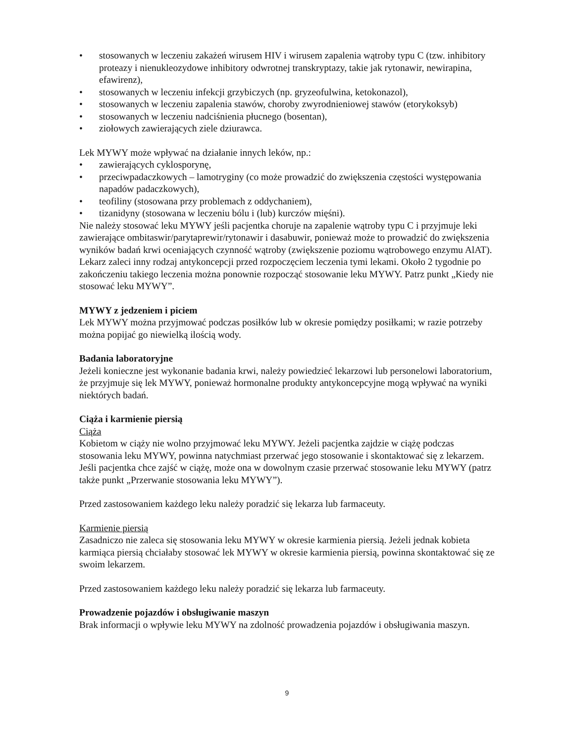• stosowanych w leczeniu zakażeń wirusem HIV i wirusem zapalenia wątroby typu C (tzw. inhibitory proteazy i nienukleozydowe inhibitory odwrotnej transkryptazy, takie jak rytonawir, newirapina, efawirenz),
• stosowanych w leczeniu infekcji grzybiczych (np. gryzeofulwina, ketokonazol),
• stosowanych w leczeniu zapalenia stawów, choroby zwyrodnieniowej stawów (etorykoksyb)
• stosowanych w leczeniu nadciśnienia płucnego (bosentan),
• ziołowych zawierających ziele dziurawca.
Lek MYWY może wpływać na działanie innych leków, np.:
• zawierających cyklosporynę,
• przeciwpadaczkowych – lamotryginy (co może prowadzić do zwiększenia częstości występowania napadów padaczkowych),
• teofiliny (stosowana przy problemach z oddychaniem),
• tizanidyny (stosowana w leczeniu bólu i (lub) kurczów mięśni).
Nie należy stosować leku MYWY jeśli pacjentka choruje na zapalenie wątroby typu C i przyjmuje leki zawierające ombitaswir/parytaprewir/rytonawir i dasabuwir, ponieważ może to prowadzić do zwiększenia wyników badań krwi oceniających czynność wątroby (zwiększenie poziomu wątrobowego enzymu AlAT). Lekarz zaleci inny rodzaj antykoncepcji przed rozpoczęciem leczenia tymi lekami. Około 2 tygodnie po zakończeniu takiego leczenia można ponownie rozpocząć stosowanie leku MYWY. Patrz punkt „Kiedy nie stosować leku MYWY”.
MYWY z jedzeniem i piciem
Lek MYWY można przyjmować podczas posiłków lub w okresie pomiędzy posiłkami; w razie potrzeby można popijać go niewielką ilością wody.
Badania laboratoryjne
Jeżeli konieczne jest wykonanie badania krwi, należy powiedzieć lekarzowi lub personelowi laboratorium, że przyjmuje się lek MYWY, ponieważ hormonalne produkty antykoncepcyjne mogą wpływać na wyniki niektórych badań.
Ciąża i karmienie piersią
Ciąża
Kobietom w ciąży nie wolno przyjmować leku MYWY. Jeżeli pacjentka zajdzie w ciążę podczas stosowania leku MYWY, powinna natychmiast przerwać jego stosowanie i skontaktować się z lekarzem. Jeśli pacjentka chce zajść w ciążę, może ona w dowolnym czasie przerwać stosowanie leku MYWY (patrz także punkt „Przerwanie stosowania leku MYWY”).
Przed zastosowaniem każdego leku należy poradzić się lekarza lub farmaceuty.
Karmienie piersią
Zasadniczo nie zaleca się stosowania leku MYWY w okresie karmienia piersią. Jeżeli jednak kobieta karmiąca piersią chciałaby stosować lek MYWY w okresie karmienia piersią, powinna skontaktować się ze swoim lekarzem.
Przed zastosowaniem każdego leku należy poradzić się lekarza lub farmaceuty.
Prowadzenie pojazdów i obsługiwanie maszyn
Brak informacji o wpływie leku MYWY na zdolność prowadzenia pojazdów i obsługiwania maszyn.
9